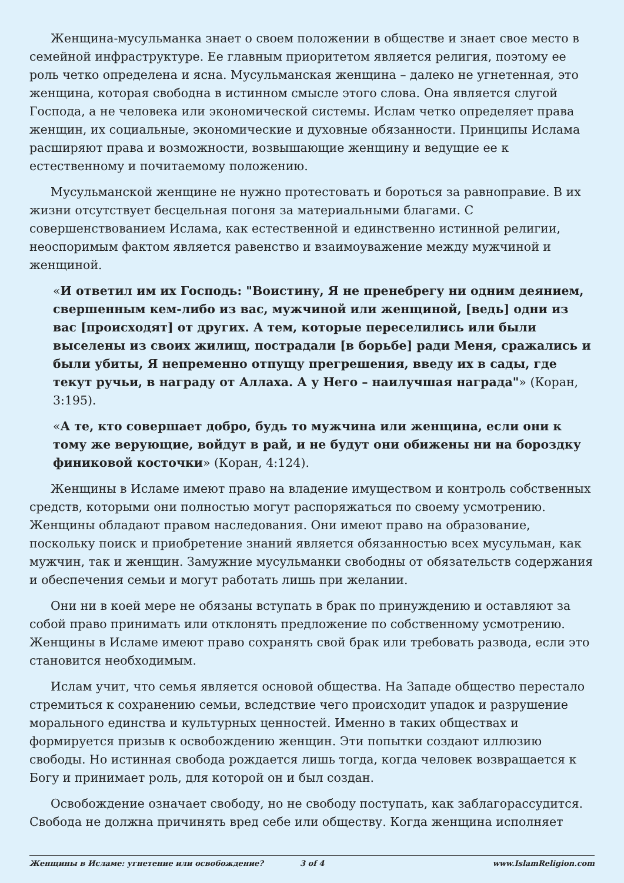Женщина-мусульманка знает о своем положении в обществе и знает свое место в семейной инфраструктуре. Ее главным приоритетом является религия, поэтому ее роль четко определена и ясна. Мусульманская женщина – далеко не угнетенная, это женщина, которая свободна в истинном смысле этого слова. Она является слугой Господа, а не человека или экономической системы. Ислам четко определяет права женщин, их социальные, экономические и духовные обязанности. Принципы Ислама расширяют права и возможности, возвышающие женщину и ведущие ее к естественному и почитаемому положению.
Мусульманской женщине не нужно протестовать и бороться за равноправие. В их жизни отсутствует бесцельная погоня за материальными благами. С совершенствованием Ислама, как естественной и единственно истинной религии, неоспоримым фактом является равенство и взаимоуважение между мужчиной и женщиной.
«И ответил им их Господь: "Воистину, Я не пренебрегу ни одним деянием, свершенным кем-либо из вас, мужчиной или женщиной, [ведь] одни из вас [происходят] от других. А тем, которые переселились или были выселены из своих жилищ, пострадали [в борьбе] ради Меня, сражались и были убиты, Я непременно отпущу прегрешения, введу их в сады, где текут ручьи, в награду от Аллаха. А у Него – наилучшая награда"» (Коран, 3:195).
«А те, кто совершает добро, будь то мужчина или женщина, если они к тому же верующие, войдут в рай, и не будут они обижены ни на бороздку финиковой косточки» (Коран, 4:124).
Женщины в Исламе имеют право на владение имуществом и контроль собственных средств, которыми они полностью могут распоряжаться по своему усмотрению. Женщины обладают правом наследования. Они имеют право на образование, поскольку поиск и приобретение знаний является обязанностью всех мусульман, как мужчин, так и женщин. Замужние мусульманки свободны от обязательств содержания и обеспечения семьи и могут работать лишь при желании.
Они ни в коей мере не обязаны вступать в брак по принуждению и оставляют за собой право принимать или отклонять предложение по собственному усмотрению. Женщины в Исламе имеют право сохранять свой брак или требовать развода, если это становится необходимым.
Ислам учит, что семья является основой общества. На Западе общество перестало стремиться к сохранению семьи, вследствие чего происходит упадок и разрушение морального единства и культурных ценностей. Именно в таких обществах и формируется призыв к освобождению женщин. Эти попытки создают иллюзию свободы. Но истинная свобода рождается лишь тогда, когда человек возвращается к Богу и принимает роль, для которой он и был создан.
Освобождение означает свободу, но не свободу поступать, как заблагорассудится. Свобода не должна причинять вред себе или обществу. Когда женщина исполняет
Женщины в Исламе: угнетение или освобождение? 3 of 4 www.IslamReligion.com